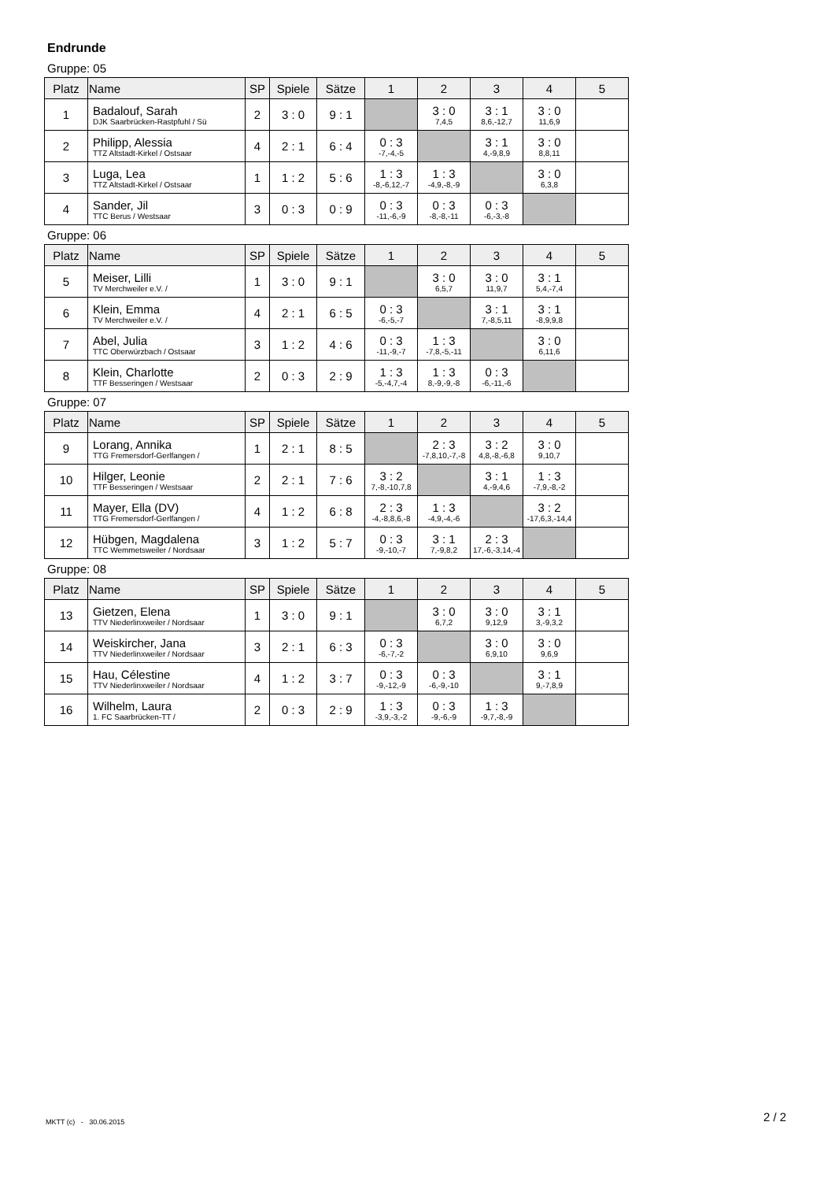Endrunde
Gruppe: 05
| Platz | Name | SP | Spiele | Sätze | 1 | 2 | 3 | 4 | 5 |
| --- | --- | --- | --- | --- | --- | --- | --- | --- | --- |
| 1 | Badalouf, Sarah DJK Saarbrücken-Rastpfuhl / Sü | 2 | 3 : 0 | 9 : 1 | | 3 : 0 7,4,5 | 3 : 1 8,6,-12,7 | 3 : 0 11,6,9 | |
| 2 | Philipp, Alessia TTZ Altstadt-Kirkel / Ostsaar | 4 | 2 : 1 | 6 : 4 | 0 : 3 -7,-4,-5 | | 3 : 1 4,-9,8,9 | 3 : 0 8,8,11 | |
| 3 | Luga, Lea TTZ Altstadt-Kirkel / Ostsaar | 1 | 1 : 2 | 5 : 6 | 1 : 3 -8,-6,12,-7 | 1 : 3 -4,9,-8,-9 | | 3 : 0 6,3,8 | |
| 4 | Sander, Jil TTC Berus / Westsaar | 3 | 0 : 3 | 0 : 9 | 0 : 3 -11,-6,-9 | 0 : 3 -8,-8,-11 | 0 : 3 -6,-3,-8 | | |
Gruppe: 06
| Platz | Name | SP | Spiele | Sätze | 1 | 2 | 3 | 4 | 5 |
| --- | --- | --- | --- | --- | --- | --- | --- | --- | --- |
| 5 | Meiser, Lilli TV Merchweiler e.V. / | 1 | 3 : 0 | 9 : 1 | | 3 : 0 6,5,7 | 3 : 0 11,9,7 | 3 : 1 5,4,-7,4 | |
| 6 | Klein, Emma TV Merchweiler e.V. / | 4 | 2 : 1 | 6 : 5 | 0 : 3 -6,-5,-7 | | 3 : 1 7,-8,5,11 | 3 : 1 -8,9,9,8 | |
| 7 | Abel, Julia TTC Oberwürzbach / Ostsaar | 3 | 1 : 2 | 4 : 6 | 0 : 3 -11,-9,-7 | 1 : 3 -7,8,-5,-11 | | 3 : 0 6,11,6 | |
| 8 | Klein, Charlotte TTF Besseringen / Westsaar | 2 | 0 : 3 | 2 : 9 | 1 : 3 -5,-4,7,-4 | 1 : 3 8,-9,-9,-8 | 0 : 3 -6,-11,-6 | | |
Gruppe: 07
| Platz | Name | SP | Spiele | Sätze | 1 | 2 | 3 | 4 | 5 |
| --- | --- | --- | --- | --- | --- | --- | --- | --- | --- |
| 9 | Lorang, Annika TTG Fremersdorf-Gerlfangen / | 1 | 2 : 1 | 8 : 5 | | 2 : 3 -7,8,10,-7,-8 | 3 : 2 4,8,-8,-6,8 | 3 : 0 9,10,7 | |
| 10 | Hilger, Leonie TTF Besseringen / Westsaar | 2 | 2 : 1 | 7 : 6 | 3 : 2 7,-8,-10,7,8 | | 3 : 1 4,-9,4,6 | 1 : 3 -7,9,-8,-2 | |
| 11 | Mayer, Ella (DV) TTG Fremersdorf-Gerlfangen / | 4 | 1 : 2 | 6 : 8 | 2 : 3 -4,-8,8,6,-8 | 1 : 3 -4,9,-4,-6 | | 3 : 2 -17,6,3,-14,4 | |
| 12 | Hübgen, Magdalena TTC Wemmetsweiler / Nordsaar | 3 | 1 : 2 | 5 : 7 | 0 : 3 -9,-10,-7 | 3 : 1 7,-9,8,2 | 2 : 3 17,-6,-3,14,-4 | | |
Gruppe: 08
| Platz | Name | SP | Spiele | Sätze | 1 | 2 | 3 | 4 | 5 |
| --- | --- | --- | --- | --- | --- | --- | --- | --- | --- |
| 13 | Gietzen, Elena TTV Niederlinxweiler / Nordsaar | 1 | 3 : 0 | 9 : 1 | | 3 : 0 6,7,2 | 3 : 0 9,12,9 | 3 : 1 3,-9,3,2 | |
| 14 | Weiskircher, Jana TTV Niederlinxweiler / Nordsaar | 3 | 2 : 1 | 6 : 3 | 0 : 3 -6,-7,-2 | | 3 : 0 6,9,10 | 3 : 0 9,6,9 | |
| 15 | Hau, Célestine TTV Niederlinxweiler / Nordsaar | 4 | 1 : 2 | 3 : 7 | 0 : 3 -9,-12,-9 | 0 : 3 -6,-9,-10 | | 3 : 1 9,-7,8,9 | |
| 16 | Wilhelm, Laura 1. FC Saarbrücken-TT / | 2 | 0 : 3 | 2 : 9 | 1 : 3 -3,9,-3,-2 | 0 : 3 -9,-6,-9 | 1 : 3 -9,7,-8,-9 | | |
MKTT (c) - 30.06.2015 2 / 2